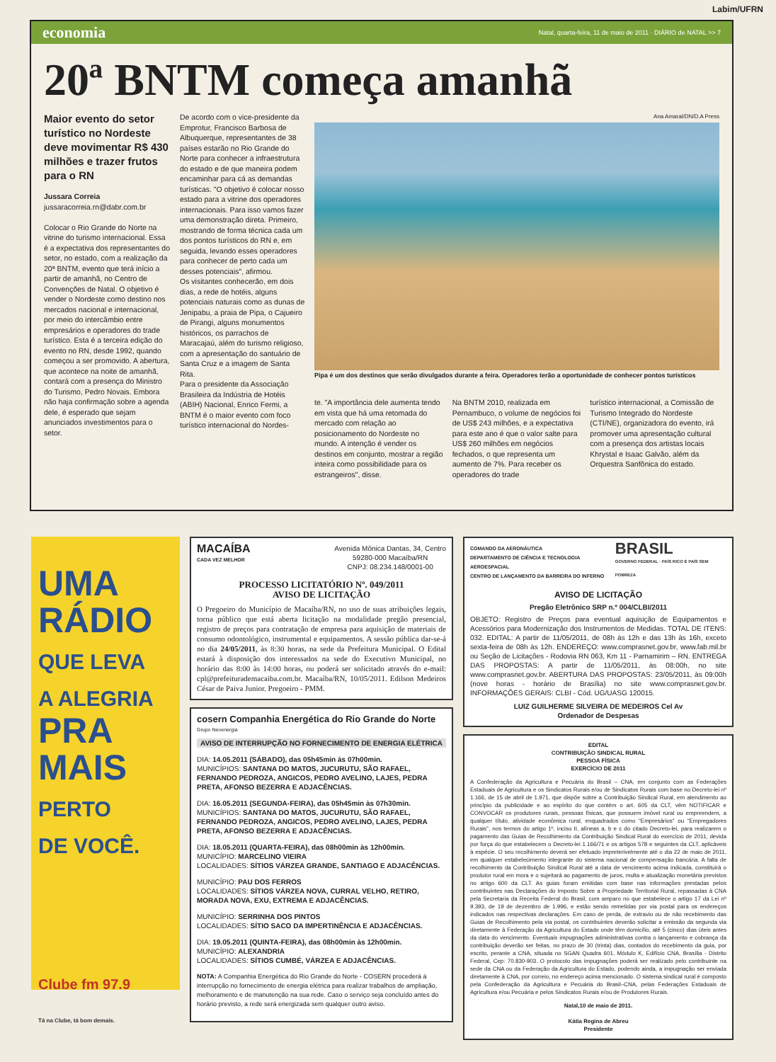Labim/UFRN
economia Natal, quarta-feira, 11 de maio de 2011 · DIÁRIO de NATAL >> 7
20ª BNTM começa amanhã
Maior evento do setor turístico no Nordeste deve movimentar R$ 430 milhões e trazer frutos para o RN
Jussara Correia
jussaracorreia.rn@dabr.com.br
Colocar o Rio Grande do Norte na vitrine do turismo internacional. Essa é a expectativa dos representantes do setor, no estado, com a realização da 20ª BNTM, evento que terá início a partir de amanhã, no Centro de Convenções de Natal. O objetivo é vender o Nordeste como destino nos mercados nacional e internacional, por meio do intercâmbio entre empresários e operadores do trade turístico. Esta é a terceira edição do evento no RN, desde 1992, quando começou a ser promovido. A abertura, que acontece na noite de amanhã, contará com a presença do Ministro do Turismo, Pedro Novais. Embora não haja confirmação sobre a agenda dele, é esperado que sejam anunciados investimentos para o setor.
De acordo com o vice-presidente da Emprotur, Francisco Barbosa de Albuquerque, representantes de 38 países estarão no Rio Grande do Norte para conhecer a infraestrutura do estado e de que maneira podem encaminhar para cá as demandas turísticas. "O objetivo é colocar nosso estado para a vitrine dos operadores internacionais. Para isso vamos fazer uma demonstração direta. Primeiro, mostrando de forma técnica cada um dos pontos turísticos do RN e, em seguida, levando esses operadores para conhecer de perto cada um desses potenciais", afirmou.
Os visitantes conhecerão, em dois dias, a rede de hotéis, alguns potenciais naturais como as dunas de Jenipabu, a praia de Pipa, o Cajueiro de Pirangi, alguns monumentos históricos, os parrachos de Maracajaú, além do turismo religioso, com a apresentação do santuário de Santa Cruz e a imagem de Santa Rita.
Para o presidente da Associação Brasileira da Indústria de Hotéis (ABIH) Nacional, Enrico Fermi, a BNTM é o maior evento com foco turístico internacional do Nordes-
Ana Amaral/DN/D.A Press
Pipa é um dos destinos que serão divulgados durante a feira. Operadores terão a oportunidade de conhecer pontos turísticos
te. "A importância dele aumenta tendo em vista que há uma retomada do mercado com relação ao posicionamento do Nordeste no mundo. A intenção é vender os destinos em conjunto, mostrar a região inteira como possibilidade para os estrangeiros", disse.
Na BNTM 2010, realizada em Pernambuco, o volume de negócios foi de US$ 243 milhões, e a expectativa para este ano é que o valor salte para US$ 260 milhões em negócios fechados, o que representa um aumento de 7%. Para receber os operadores do trade
turístico internacional, a Comissão de Turismo Integrado do Nordeste (CTI/NE), organizadora do evento, irá promover uma apresentação cultural com a presença dos artistas locais Khrystal e Isaac Galvão, além da Orquestra Sanfônica do estado.
UMA
RÁDIO
QUE LEVA
A ALEGRIA
PRA
MAIS
PERTO
DE VOCÊ.
Clube fm 97.9
Tá na Clube, tá bom demais.
MACAÍBA
CADA VEZ MELHOR
Avenida Mônica Dantas, 34, Centro
59280-000 Macaíba/RN
CNPJ: 08.234.148/0001-00
PROCESSO LICITATÓRIO Nº. 049/2011
AVISO DE LICITAÇÃO
O Pregoeiro do Município de Macaíba/RN, no uso de suas atribuições legais, torna público que está aberta licitação na modalidade pregão presencial, registro de preços para contratação de empresa para aquisição de materiais de consumo odontológico, instrumental e equipamentos. A sessão pública dar-se-á no dia 24/05/2011, às 8:30 horas, na sede da Prefeitura Municipal. O Edital estará à disposição dos interessados na sede do Executivo Municipal, no horário das 8:00 às 14:00 horas, ou poderá ser solicitado através do e-mail: cpl@prefeiturademacaiba.com.br. Macaíba/RN, 10/05/2011. Edilson Medeiros César de Paiva Junior. Pregoeiro - PMM.
cosern Companhia Energética do Rio Grande do Norte
Grupo Neoenergia
AVISO DE INTERRUPÇÃO NO FORNECIMENTO DE ENERGIA ELÉTRICA
DIA: 14.05.2011 (SÁBADO), das 05h45min às 07h00min.
MUNICÍPIOS: SANTANA DO MATOS, JUCURUTU, SÃO RAFAEL, FERNANDO PEDROZA, ANGICOS, PEDRO AVELINO, LAJES, PEDRA PRETA, AFONSO BEZERRA E ADJACÊNCIAS.
DIA: 16.05.2011 (SEGUNDA-FEIRA), das 05h45min às 07h30min.
MUNICÍPIOS: SANTANA DO MATOS, JUCURUTU, SÃO RAFAEL, FERNANDO PEDROZA, ANGICOS, PEDRO AVELINO, LAJES, PEDRA PRETA, AFONSO BEZERRA E ADJACÊNCIAS.
DIA: 18.05.2011 (QUARTA-FEIRA), das 08h00min às 12h00min.
MUNICÍPIO: MARCELINO VIEIRA
LOCALIDADES: SÍTIOS VÁRZEA GRANDE, SANTIAGO E ADJACÊNCIAS.
MUNICÍPIO: PAU DOS FERROS
LOCALIDADES: SÍTIOS VÁRZEA NOVA, CURRAL VELHO, RETIRO, MORADA NOVA, EXU, EXTREMA E ADJACÊNCIAS.
MUNICÍPIO: SERRINHA DOS PINTOS
LOCALIDADES: SÍTIO SACO DA IMPERTINÊNCIA E ADJACÊNCIAS.
DIA: 19.05.2011 (QUINTA-FEIRA), das 08h00min às 12h00min.
MUNICÍPIO: ALEXANDRIA
LOCALIDADES: SÍTIOS CUMBÉ, VÁRZEA E ADJACÊNCIAS.
NOTA: A Companhia Energética do Rio Grande do Norte - COSERN procederá à interrupção no fornecimento de energia elétrica para realizar trabalhos de ampliação, melhoramento e de manutenção na sua rede. Caso o serviço seja concluído antes do horário previsto, a rede será energizada sem qualquer outro aviso.
COMANDO DA AERONÁUTICA
DEPARTAMENTO DE CIÊNCIA E TECNOLOGIA AEROESPACIAL
CENTRO DE LANÇAMENTO DA BARREIRA DO INFERNO BRASIL
GOVERNO FEDERAL · PAÍS RICO É PAÍS SEM POBREZA
AVISO DE LICITAÇÃO
Pregão Eletrônico SRP n.º 004/CLBI/2011
OBJETO: Registro de Preços para eventual aquisição de Equipamentos e Acessórios para Modernização dos Instrumentos de Medidas. TOTAL DE ITENS: 032. EDITAL: A partir de 11/05/2011, de 08h às 12h e das 13h às 16h, exceto sexta-feira de 08h às 12h. ENDEREÇO: www.comprasnet.gov.br, www.fab.mil.br ou Seção de Licitações - Rodovia RN 063, Km 11 - Parnamirim – RN. ENTREGA DAS PROPOSTAS: A partir de 11/05/2011, às 08:00h, no site www.comprasnet.gov.br. ABERTURA DAS PROPOSTAS: 23/05/2011, às 09:00h (nove horas - horário de Brasília) no site www.comprasnet.gov.br. INFORMAÇÕES GERAIS: CLBI - Cód. UG/UASG 120015.
LUIZ GUILHERME SILVEIRA DE MEDEIROS Cel Av
Ordenador de Despesas
EDITAL
CONTRIBUIÇÃO SINDICAL RURAL
PESSOA FÍSICA
EXERCÍCIO DE 2011
A Confederação da Agricultura e Pecuária do Brasil – CNA, em conjunto com as Federações Estaduais de Agricultura e os Sindicatos Rurais e/ou de Sindicatos Rurais com base no Decreto-lei nº 1.166, de 15 de abril de 1.971, que dispõe sobre a Contribuição Sindical Rural, em atendimento ao princípio da publicidade e ao espírito do que contém o art. 605 da CLT, vêm NOTIFICAR e CONVOCAR os produtores rurais, pessoas físicas, que possuem imóvel rural ou empreendem, a qualquer título, atividade econômica rural, enquadrados como "Empresários" ou "Empregadores Rurais", nos termos do artigo 1º, inciso II, alíneas a, b e c do citado Decreto-lei, para realizarem o pagamento das Guias de Recolhimento da Contribuição Sindical Rural do exercício de 2011, devida por força do que estabelecem o Decreto-lei 1.166/71 e os artigos 578 e seguintes da CLT, aplicáveis à espécie. O seu recolhimento deverá ser efetuado impreterivelmente até o dia 22 de maio de 2011, em qualquer estabelecimento integrante do sistema nacional de compensação bancária. A falta de recolhimento da Contribuição Sindical Rural até a data de vencimento acima indicada, constituirá o produtor rural em mora e o sujeitará ao pagamento de juros, multa e atualização monetária previstos no artigo 600 da CLT. As guias foram emitidas com base nas informações prestadas pelos contribuintes nas Declarações do Imposto Sobre a Propriedade Territorial Rural, repassadas à CNA pela Secretaria da Receita Federal do Brasil, com amparo no que estabelece o artigo 17 da Lei nº 9.393, de 19 de dezembro de 1.996, e estão sendo remetidas por via postal para os endereços indicados nas respectivas declarações. Em caso de perda, de extravio ou de não recebimento das Guias de Recolhimento pela via postal, os contribuintes deverão solicitar a emissão da segunda via diretamente à Federação da Agricultura do Estado onde têm domicílio, até 5 (cinco) dias úteis antes da data do vencimento. Eventuais impugnações administrativas contra o lançamento e cobrança da contribuição deverão ser feitas, no prazo de 30 (trinta) dias, contados do recebimento da guia, por escrito, perante a CNA, situada no SGAN Quadra 601, Módulo K, Edifício CNA, Brasília - Distrito Federal, Cep: 70.830-903. O protocolo das impugnações poderá ser realizado pelo contribuinte na sede da CNA ou da Federação da Agricultura do Estado, podendo ainda, a impugnação ser enviada diretamente à CNA, por correio, no endereço acima mencionado. O sistema sindical rural é composto pela Confederação da Agricultura e Pecuária do Brasil–CNA, pelas Federações Estaduais de Agricultura e/ou Pecuária e pelos Sindicatos Rurais e/ou de Produtores Rurais.
Natal,10 de maio de 2011.
Kátia Regina de Abreu
Presidente